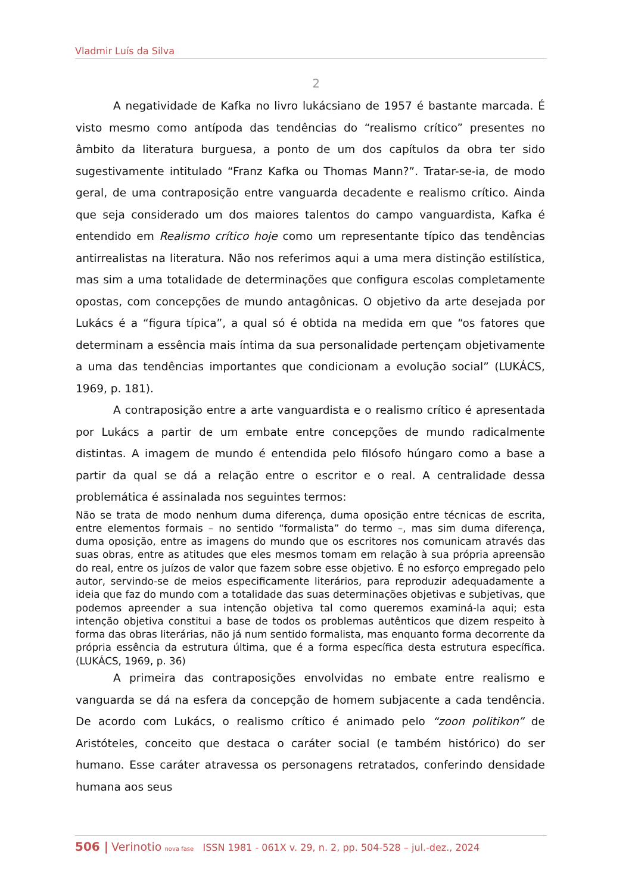Vladmir Luís da Silva
2
A negatividade de Kafka no livro lukácsiano de 1957 é bastante marcada. É visto mesmo como antípoda das tendências do “realismo crítico” presentes no âmbito da literatura burguesa, a ponto de um dos capítulos da obra ter sido sugestivamente intitulado “Franz Kafka ou Thomas Mann?”. Tratar-se-ia, de modo geral, de uma contraposição entre vanguarda decadente e realismo crítico. Ainda que seja considerado um dos maiores talentos do campo vanguardista, Kafka é entendido em Realismo crítico hoje como um representante típico das tendências antirrealistas na literatura. Não nos referimos aqui a uma mera distinção estilística, mas sim a uma totalidade de determinações que configura escolas completamente opostas, com concepções de mundo antagônicas. O objetivo da arte desejada por Lukács é a “figura típica”, a qual só é obtida na medida em que “os fatores que determinam a essência mais íntima da sua personalidade pertençam objetivamente a uma das tendências importantes que condicionam a evolução social” (LUKÁCS, 1969, p. 181).
A contraposição entre a arte vanguardista e o realismo crítico é apresentada por Lukács a partir de um embate entre concepções de mundo radicalmente distintas. A imagem de mundo é entendida pelo filósofo húngaro como a base a partir da qual se dá a relação entre o escritor e o real. A centralidade dessa problemática é assinalada nos seguintes termos:
Não se trata de modo nenhum duma diferença, duma oposição entre técnicas de escrita, entre elementos formais – no sentido “formalista” do termo –, mas sim duma diferença, duma oposição, entre as imagens do mundo que os escritores nos comunicam através das suas obras, entre as atitudes que eles mesmos tomam em relação à sua própria apreensão do real, entre os juízos de valor que fazem sobre esse objetivo. É no esforço empregado pelo autor, servindo-se de meios especificamente literários, para reproduzir adequadamente a ideia que faz do mundo com a totalidade das suas determinações objetivas e subjetivas, que podemos apreender a sua intenção objetiva tal como queremos examiná-la aqui; esta intenção objetiva constitui a base de todos os problemas autênticos que dizem respeito à forma das obras literárias, não já num sentido formalista, mas enquanto forma decorrente da própria essência da estrutura última, que é a forma específica desta estrutura específica. (LUKÁCS, 1969, p. 36)
A primeira das contraposições envolvidas no embate entre realismo e vanguarda se dá na esfera da concepção de homem subjacente a cada tendência. De acordo com Lukács, o realismo crítico é animado pelo “zoon politikon” de Aristóteles, conceito que destaca o caráter social (e também histórico) do ser humano. Esse caráter atravessa os personagens retratados, conferindo densidade humana aos seus
506 | Verinotio nova fase ISSN 1981 - 061X v. 29, n. 2, pp. 504-528 – jul.-dez., 2024